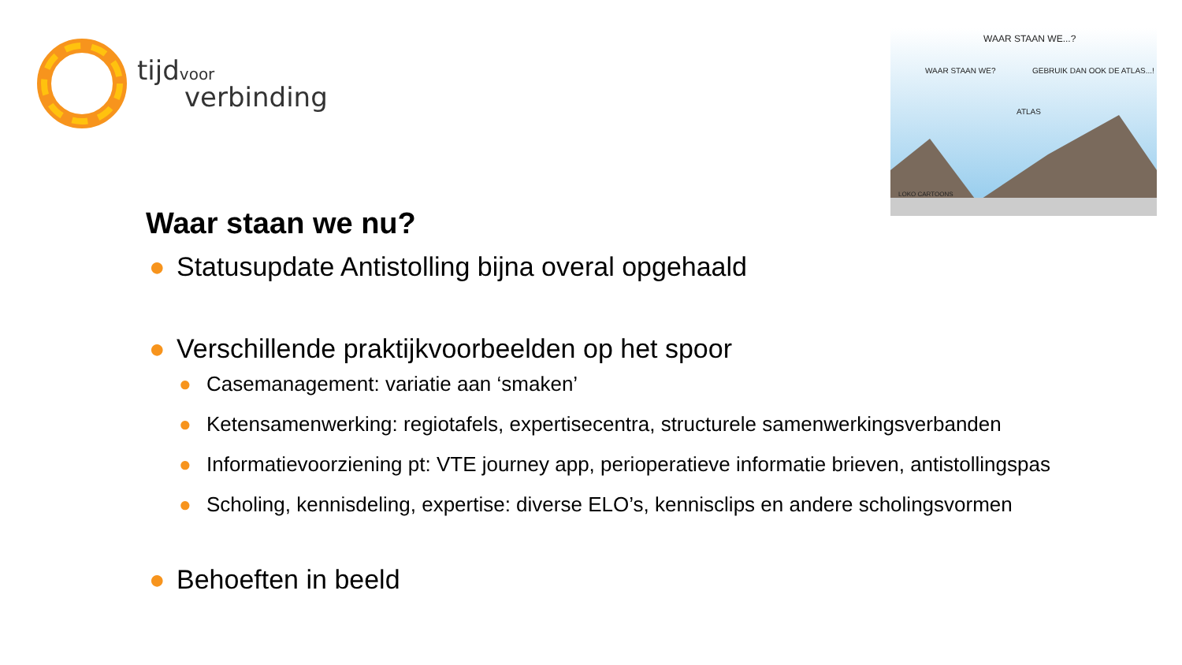tijd voor
verbinding
WAAR STAAN WE...?
WAAR STAAN WE? GEBRUIK DAN OOK DE ATLAS...!
ATLAS
LOKO CARTOONS
Waar staan we nu?
● Statusupdate Antistolling bijna overal opgehaald
● Verschillende praktijkvoorbeelden op het spoor
● Casemanagement: variatie aan ‘smaken’
● Ketensamenwerking: regiotafels, expertisecentra, structurele samenwerkingsverbanden
● Informatievoorziening pt: VTE journey app, perioperatieve informatie brieven, antistollingspas
● Scholing, kennisdeling, expertise: diverse ELO’s, kennisclips en andere scholingsvormen
● Behoeften in beeld